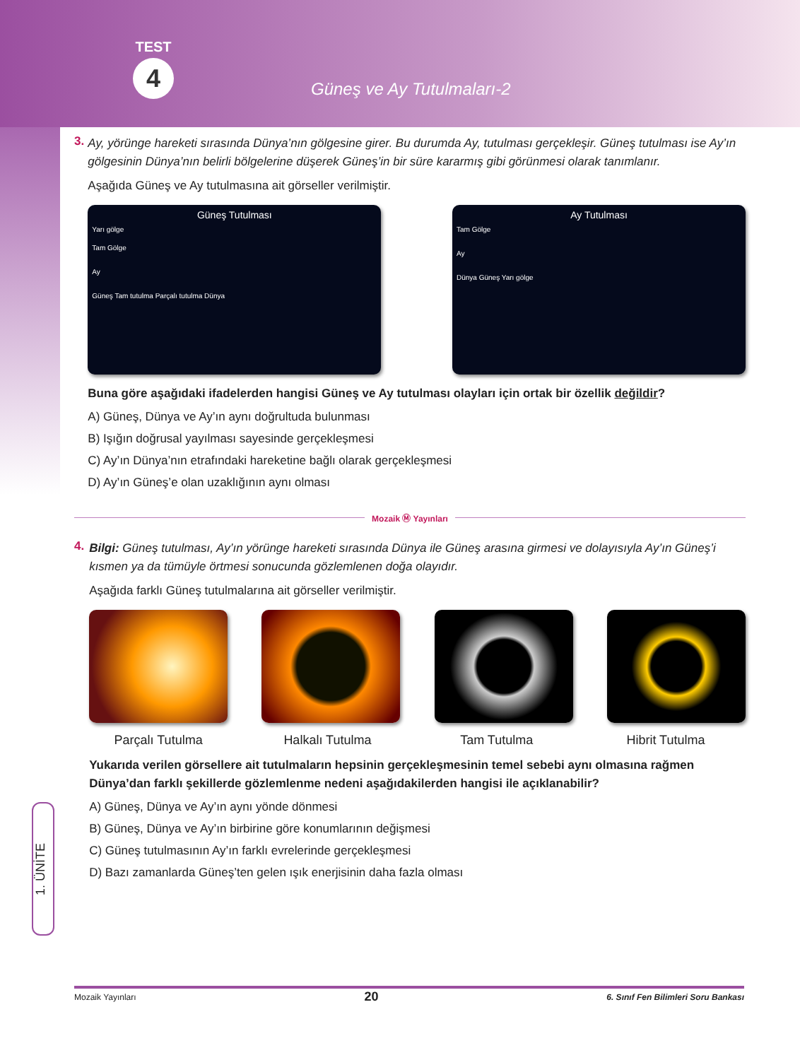TEST
4
Güneş ve Ay Tutulmaları-2
3.
Ay, yörünge hareketi sırasında Dünya’nın gölgesine girer. Bu durumda Ay, tutulması gerçekleşir. Güneş tutulması ise Ay’ın gölgesinin Dünya’nın belirli bölgelerine düşerek Güneş’in bir süre kararmış gibi görünmesi olarak tanımlanır.
Aşağıda Güneş ve Ay tutulmasına ait görseller verilmiştir.
Güneş Tutulması
Yarı gölge
Tam Gölge
Ay
Güneş Tam tutulma Parçalı tutulma Dünya
Ay Tutulması
Tam Gölge
Ay
Dünya Güneş Yarı gölge
Buna göre aşağıdaki ifadelerden hangisi Güneş ve Ay tutulması olayları için ortak bir özellik değildir?
A) Güneş, Dünya ve Ay’ın aynı doğrultuda bulunması
B) Işığın doğrusal yayılması sayesinde gerçekleşmesi
C) Ay’ın Dünya’nın etrafındaki hareketine bağlı olarak gerçekleşmesi
D) Ay’ın Güneş’e olan uzaklığının aynı olması
Mozaik Ⓜ Yayınları
4.
Bilgi: Güneş tutulması, Ay’ın yörünge hareketi sırasında Dünya ile Güneş arasına girmesi ve dolayısıyla Ay’ın Güneş’i kısmen ya da tümüyle örtmesi sonucunda gözlemlenen doğa olayıdır.
Aşağıda farklı Güneş tutulmalarına ait görseller verilmiştir.
Parçalı Tutulma Halkalı Tutulma Tam Tutulma Hibrit Tutulma
Yukarıda verilen görsellere ait tutulmaların hepsinin gerçekleşmesinin temel sebebi aynı olmasına rağmen Dünya’dan farklı şekillerde gözlemlenme nedeni aşağıdakilerden hangisi ile açıklanabilir?
A) Güneş, Dünya ve Ay’ın aynı yönde dönmesi
B) Güneş, Dünya ve Ay’ın birbirine göre konumlarının değişmesi
C) Güneş tutulmasının Ay’ın farklı evrelerinde gerçekleşmesi
D) Bazı zamanlarda Güneş’ten gelen ışık enerjisinin daha fazla olması
1. ÜNİTE
Mozaik Yayınları 20 6. Sınıf Fen Bilimleri Soru Bankası